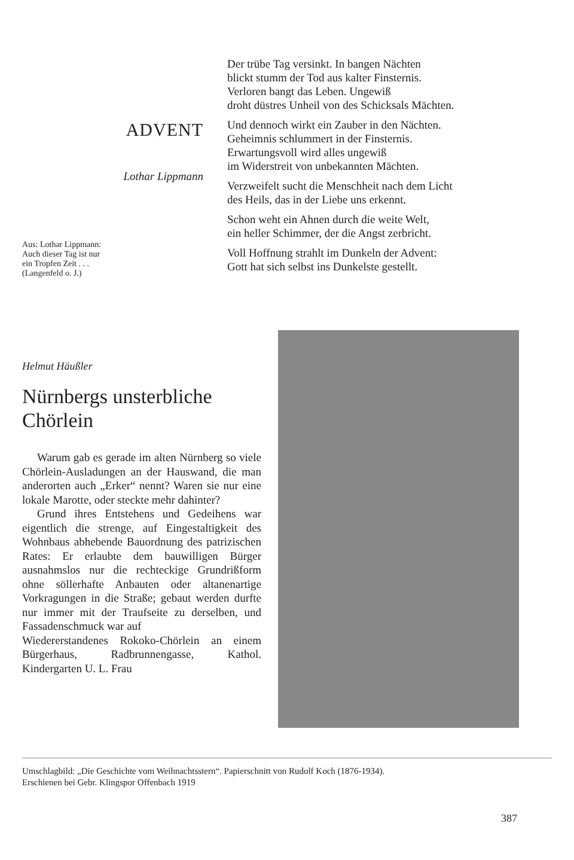ADVENT
Lothar Lippmann
Aus: Lothar Lippmann:
Auch dieser Tag ist nur
ein Tropfen Zeit . . .
(Langenfeld o. J.)
Der trübe Tag versinkt. In bangen Nächten
blickt stumm der Tod aus kalter Finsternis.
Verloren bangt das Leben. Ungewiß
droht düstres Unheil von des Schicksals Mächten.
Und dennoch wirkt ein Zauber in den Nächten.
Geheimnis schlummert in der Finsternis.
Erwartungsvoll wird alles ungewiß
im Widerstreit von unbekannten Mächten.
Verzweifelt sucht die Menschheit nach dem Licht
des Heils, das in der Liebe uns erkennt.
Schon weht ein Ahnen durch die weite Welt,
ein heller Schimmer, der die Angst zerbricht.
Voll Hoffnung strahlt im Dunkeln der Advent:
Gott hat sich selbst ins Dunkelste gestellt.
Helmut Häußler
Nürnbergs unsterbliche
Chörlein
Warum gab es gerade im alten Nürnberg so viele Chörlein-Ausladungen an der Hauswand, die man anderorten auch „Erker“ nennt? Waren sie nur eine lokale Marotte, oder steckte mehr dahinter?
Grund ihres Entstehens und Gedeihens war eigentlich die strenge, auf Eingestaltigkeit des Wohnbaus abhebende Bauordnung des patrizischen Rates: Er erlaubte dem bauwilligen Bürger ausnahmslos nur die rechteckige Grundrißform ohne söllerhafte Anbauten oder altanenartige Vorkragungen in die Straße; gebaut werden durfte nur immer mit der Traufseite zu derselben, und Fassadenschmuck war auf
Wiedererstandenes Rokoko-Chörlein an einem Bürgerhaus, Radbrunnengasse, Kathol. Kindergarten U. L. Frau
Umschlagbild: „Die Geschichte vom Weihnachtsstern“. Papierschnitt von Rudolf Koch (1876-1934).
Erschienen bei Gebr. Klingspor Offenbach 1919
387